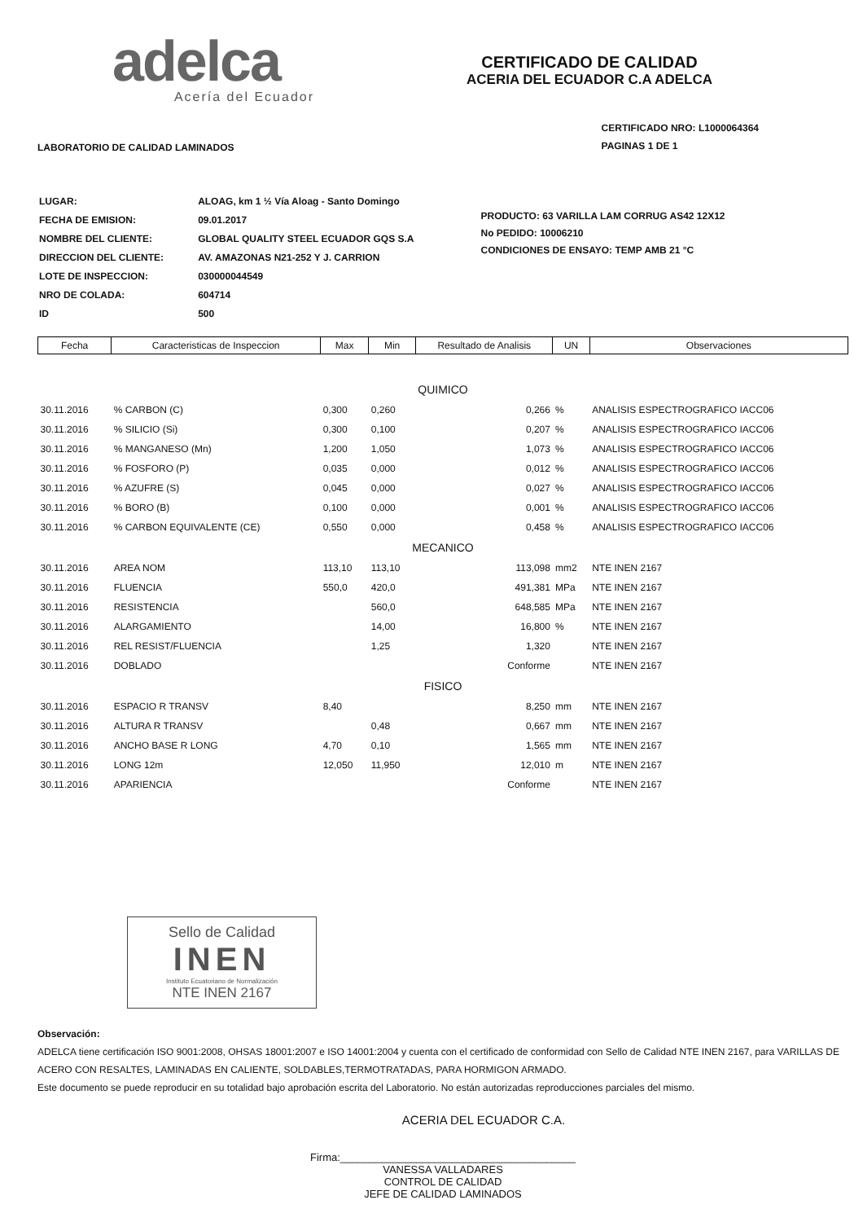adelca
Acería del Ecuador
CERTIFICADO DE CALIDAD
ACERIA DEL ECUADOR C.A ADELCA
LABORATORIO DE CALIDAD LAMINADOS
CERTIFICADO NRO: L1000064364
PAGINAS 1 DE 1
| LUGAR: | ALOAG, km 1 ½ Vía Aloag - Santo Domingo |
| FECHA DE EMISION: | 09.01.2017 |
| NOMBRE DEL CLIENTE: | GLOBAL QUALITY STEEL ECUADOR GQS S.A |
| DIRECCION DEL CLIENTE: | AV. AMAZONAS N21-252 Y J. CARRION |
| LOTE DE INSPECCION: | 030000044549 |
| NRO DE COLADA: | 604714 |
| ID | 500 |
PRODUCTO: 63 VARILLA LAM CORRUG AS42 12X12
No PEDIDO: 10006210
CONDICIONES DE ENSAYO: TEMP AMB 21 °C
| Fecha | Caracteristicas de Inspeccion | Max | Min | Resultado de Analisis | UN | Observaciones |
| --- | --- | --- | --- | --- | --- | --- |
| QUIMICO | | | | | | |
| 30.11.2016 | % CARBON (C) | 0,300 | 0,260 | 0,266 | % | ANALISIS ESPECTROGRAFICO IACC06 |
| 30.11.2016 | % SILICIO (Si) | 0,300 | 0,100 | 0,207 | % | ANALISIS ESPECTROGRAFICO IACC06 |
| 30.11.2016 | % MANGANESO (Mn) | 1,200 | 1,050 | 1,073 | % | ANALISIS ESPECTROGRAFICO IACC06 |
| 30.11.2016 | % FOSFORO (P) | 0,035 | 0,000 | 0,012 | % | ANALISIS ESPECTROGRAFICO IACC06 |
| 30.11.2016 | % AZUFRE (S) | 0,045 | 0,000 | 0,027 | % | ANALISIS ESPECTROGRAFICO IACC06 |
| 30.11.2016 | % BORO (B) | 0,100 | 0,000 | 0,001 | % | ANALISIS ESPECTROGRAFICO IACC06 |
| 30.11.2016 | % CARBON EQUIVALENTE (CE) | 0,550 | 0,000 | 0,458 | % | ANALISIS ESPECTROGRAFICO IACC06 |
| MECANICO | | | | | | |
| 30.11.2016 | AREA NOM | 113,10 | 113,10 | 113,098 | mm2 | NTE INEN 2167 |
| 30.11.2016 | FLUENCIA | 550,0 | 420,0 | 491,381 | MPa | NTE INEN 2167 |
| 30.11.2016 | RESISTENCIA | | 560,0 | 648,585 | MPa | NTE INEN 2167 |
| 30.11.2016 | ALARGAMIENTO | | 14,00 | 16,800 | % | NTE INEN 2167 |
| 30.11.2016 | REL RESIST/FLUENCIA | | 1,25 | 1,320 | | NTE INEN 2167 |
| 30.11.2016 | DOBLADO | | | Conforme | | NTE INEN 2167 |
| FISICO | | | | | | |
| 30.11.2016 | ESPACIO R TRANSV | 8,40 | | 8,250 | mm | NTE INEN 2167 |
| 30.11.2016 | ALTURA R TRANSV | | 0,48 | 0,667 | mm | NTE INEN 2167 |
| 30.11.2016 | ANCHO BASE R LONG | 4,70 | 0,10 | 1,565 | mm | NTE INEN 2167 |
| 30.11.2016 | LONG 12m | 12,050 | 11,950 | 12,010 | m | NTE INEN 2167 |
| 30.11.2016 | APARIENCIA | | | Conforme | | NTE INEN 2167 |
Sello de Calidad
INEN
Instituto Ecuatoriano de Normalización
NTE INEN 2167
Observación:
ADELCA tiene certificación ISO 9001:2008, OHSAS 18001:2007 e ISO 14001:2004 y cuenta con el certificado de conformidad con Sello de Calidad NTE INEN 2167, para VARILLAS DE ACERO CON RESALTES, LAMINADAS EN CALIENTE, SOLDABLES,TERMOTRATADAS, PARA HORMIGON ARMADO.
Este documento se puede reproducir en su totalidad bajo aprobación escrita del Laboratorio. No están autorizadas reproducciones parciales del mismo.
ACERIA DEL ECUADOR C.A.
Firma:________________________________________
VANESSA VALLADARES
CONTROL DE CALIDAD
JEFE DE CALIDAD LAMINADOS